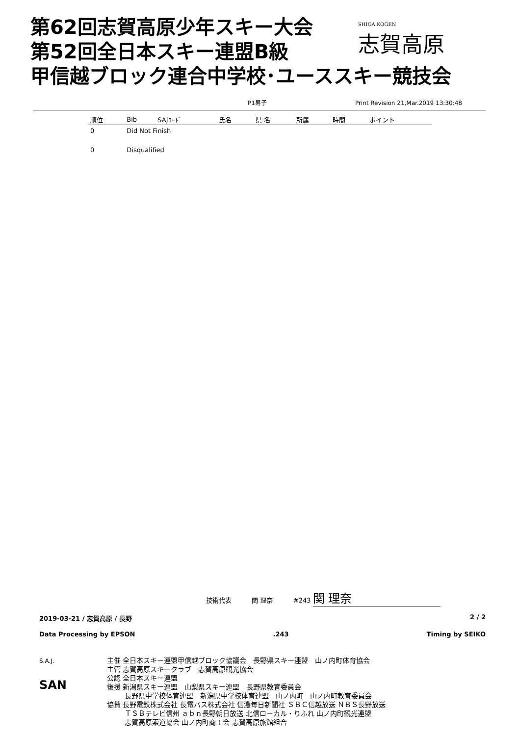第62回志賀高原少年スキー大会
第52回全日本スキー連盟B級
甲信越ブロック連合中学校･ユーススキー競技会
SHIGA KOGEN
志賀高原
P1男子 Print Revision 21,Mar.2019 13:30:48
| 順位 | Bib | SAJｺｰﾄﾞ | 氏名 | 県 名 | 所属 | 時間 | ポイント |
| --- | --- | --- | --- | --- | --- | --- | --- |
| 0 | Did Not Finish | | | | | | |
| 0 | Disqualified | | | | | | |
技術代表 関 理奈 #243 関 理奈
2019-03-21 / 志賀高原 / 長野 2 / 2
Data Processing by EPSON.243 Timing by SEIKO
S.A.J.
SAN
主催 全日本スキー連盟甲信越ブロック協議会　長野県スキー連盟　山ノ内町体育協会
主管 志賀高原スキークラブ　志賀高原観光協会
公認 全日本スキー連盟
後援 新潟県スキー連盟　山梨県スキー連盟　長野県教育委員会
長野県中学校体育連盟　新潟県中学校体育連盟　山ノ内町　山ノ内町教育委員会
協賛 長野電鉄株式会社 長電バス株式会社 信濃毎日新聞社 ＳＢＣ信越放送 ＮＢＳ長野放送
ＴＳＢテレビ信州 ａｂｎ長野朝日放送 北信ローカル・りふれ 山ノ内町観光連盟
志賀高原索道協会 山ノ内町商工会 志賀高原旅館組合